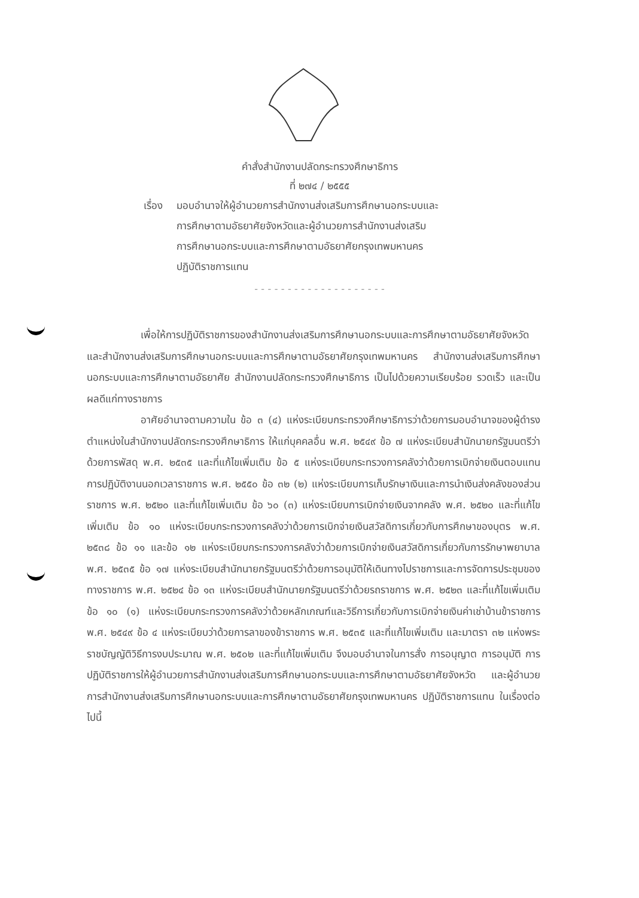คำสั่งสำนักงานปลัดกระทรวงศึกษาธิการ
ที่ ๒๗๔ / ๒๕๕๕
เรื่อง มอบอำนาจให้ผู้อำนวยการสำนักงานส่งเสริมการศึกษานอกระบบและ
การศึกษาตามอัธยาศัยจังหวัดและผู้อำนวยการสำนักงานส่งเสริม
การศึกษานอกระบบและการศึกษาตามอัธยาศัยกรุงเทพมหานคร
ปฏิบัติราชการแทน
- - - - - - - - - - - - - - - - - - - -
เพื่อให้การปฏิบัติราชการของสำนักงานส่งเสริมการศึกษานอกระบบและการศึกษาตามอัธยาศัยจังหวัดและสำนักงานส่งเสริมการศึกษานอกระบบและการศึกษาตามอัธยาศัยกรุงเทพมหานคร สำนักงานส่งเสริมการศึกษานอกระบบและการศึกษาตามอัธยาศัย สำนักงานปลัดกระทรวงศึกษาธิการ เป็นไปด้วยความเรียบร้อย รวดเร็ว และเป็นผลดีแก่ทางราชการ
อาศัยอำนาจตามความใน ข้อ ๓ (๔) แห่งระเบียบกระทรวงศึกษาธิการว่าด้วยการมอบอำนาจของผู้ดำรงตำแหน่งในสำนักงานปลัดกระทรวงศึกษาธิการ ให้แก่บุคคลอื่น พ.ศ. ๒๕๔๙ ข้อ ๗ แห่งระเบียบสำนักนายกรัฐมนตรีว่าด้วยการพัสดุ พ.ศ. ๒๕๓๕ และที่แก้ไขเพิ่มเติม ข้อ ๕ แห่งระเบียบกระทรวงการคลังว่าด้วยการเบิกจ่ายเงินตอบแทนการปฏิบัติงานนอกเวลาราชการ พ.ศ. ๒๕๕๐ ข้อ ๓๒ (๒) แห่งระเบียบการเก็บรักษาเงินและการนำเงินส่งคลังของส่วนราชการ พ.ศ. ๒๕๒๐ และที่แก้ไขเพิ่มเติม ข้อ ๖๐ (๓) แห่งระเบียบการเบิกจ่ายเงินจากคลัง พ.ศ. ๒๕๒๐ และที่แก้ไขเพิ่มเติม ข้อ ๑๐ แห่งระเบียบกระทรวงการคลังว่าด้วยการเบิกจ่ายเงินสวัสดิการเกี่ยวกับการศึกษาของบุตร พ.ศ. ๒๕๓๘ ข้อ ๑๑ และข้อ ๑๒ แห่งระเบียบกระทรวงการคลังว่าด้วยการเบิกจ่ายเงินสวัสดิการเกี่ยวกับการรักษาพยาบาล พ.ศ. ๒๕๓๕ ข้อ ๑๗ แห่งระเบียบสำนักนายกรัฐมนตรีว่าด้วยการอนุมัติให้เดินทางไปราชการและการจัดการประชุมของทางราชการ พ.ศ. ๒๕๒๔ ข้อ ๑๓ แห่งระเบียบสำนักนายกรัฐมนตรีว่าด้วยรถราชการ พ.ศ. ๒๕๒๓ และที่แก้ไขเพิ่มเติม ข้อ ๑๐ (๑) แห่งระเบียบกระทรวงการคลังว่าด้วยหลักเกณฑ์และวิธีการเกี่ยวกับการเบิกจ่ายเงินค่าเช่าบ้านข้าราชการ พ.ศ. ๒๕๔๙ ข้อ ๔ แห่งระเบียบว่าด้วยการลาของข้าราชการ พ.ศ. ๒๕๓๕ และที่แก้ไขเพิ่มเติม และมาตรา ๓๒ แห่งพระราชบัญญัติวิธีการงบประมาณ พ.ศ. ๒๕๐๒ และที่แก้ไขเพิ่มเติม จึงมอบอำนาจในการสั่ง การอนุญาต การอนุมัติ การปฏิบัติราชการให้ผู้อำนวยการสำนักงานส่งเสริมการศึกษานอกระบบและการศึกษาตามอัธยาศัยจังหวัด และผู้อำนวยการสำนักงานส่งเสริมการศึกษานอกระบบและการศึกษาตามอัธยาศัยกรุงเทพมหานคร ปฏิบัติราชการแทน ในเรื่องต่อไปนี้